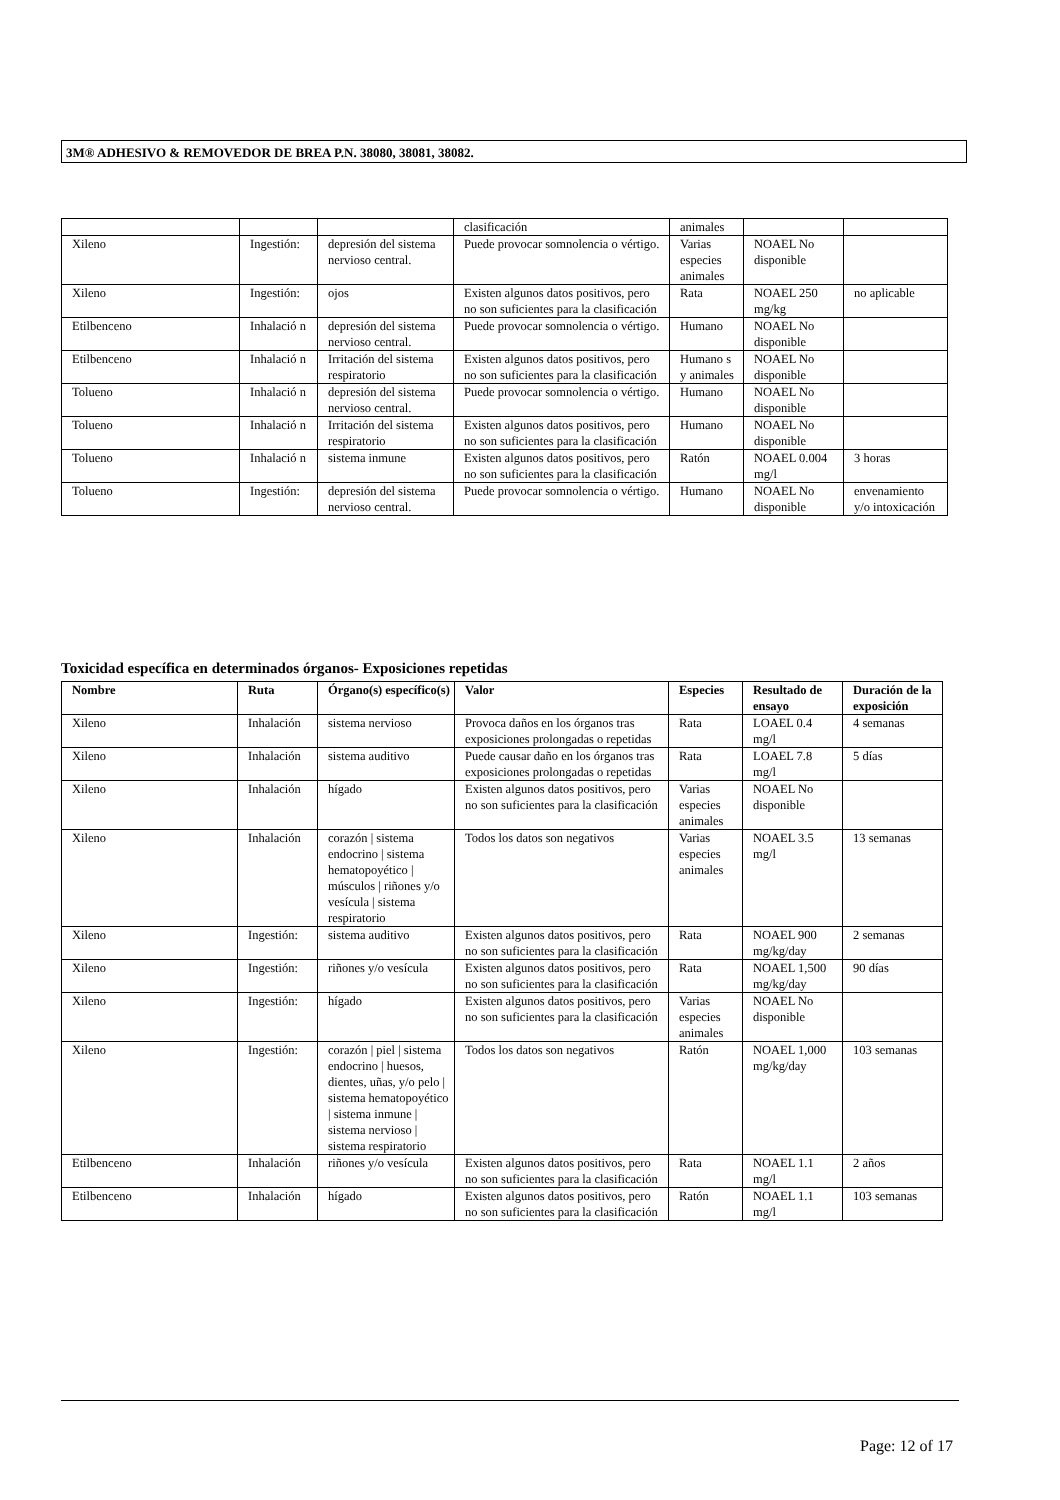3M® ADHESIVO & REMOVEDOR DE BREA P.N. 38080, 38081, 38082.
| | | | clasificación | animales | | |
| Xileno | Ingestión: | depresión del sistema nervioso central. | Puede provocar somnolencia o vértigo. | Varias especies animales | NOAEL No disponible | |
| Xileno | Ingestión: | ojos | Existen algunos datos positivos, pero no son suficientes para la clasificación | Rata | NOAEL 250 mg/kg | no aplicable |
| Etilbenceno | Inhalació n | depresión del sistema nervioso central. | Puede provocar somnolencia o vértigo. | Humano | NOAEL No disponible | |
| Etilbenceno | Inhalació n | Irritación del sistema respiratorio | Existen algunos datos positivos, pero no son suficientes para la clasificación | Humano s y animales | NOAEL No disponible | |
| Tolueno | Inhalació n | depresión del sistema nervioso central. | Puede provocar somnolencia o vértigo. | Humano | NOAEL No disponible | |
| Tolueno | Inhalació n | Irritación del sistema respiratorio | Existen algunos datos positivos, pero no son suficientes para la clasificación | Humano | NOAEL No disponible | |
| Tolueno | Inhalació n | sistema inmune | Existen algunos datos positivos, pero no son suficientes para la clasificación | Ratón | NOAEL 0.004 mg/l | 3 horas |
| Tolueno | Ingestión: | depresión del sistema nervioso central. | Puede provocar somnolencia o vértigo. | Humano | NOAEL No disponible | envenamiento y/o intoxicación |
Toxicidad específica en determinados órganos- Exposiciones repetidas
| Nombre | Ruta | Órgano(s) específico(s) | Valor | Especies | Resultado de ensayo | Duración de la exposición |
| --- | --- | --- | --- | --- | --- | --- |
| Xileno | Inhalación | sistema nervioso | Provoca daños en los órganos tras exposiciones prolongadas o repetidas | Rata | LOAEL 0.4 mg/l | 4 semanas |
| Xileno | Inhalación | sistema auditivo | Puede causar daño en los órganos tras exposiciones prolongadas o repetidas | Rata | LOAEL 7.8 mg/l | 5 días |
| Xileno | Inhalación | hígado | Existen algunos datos positivos, pero no son suficientes para la clasificación | Varias especies animales | NOAEL No disponible | |
| Xileno | Inhalación | corazón / sistema endocrino / sistema hematopoyético / músculos / riñones y/o vesícula / sistema respiratorio | Todos los datos son negativos | Varias especies animales | NOAEL 3.5 mg/l | 13 semanas |
| Xileno | Ingestión: | sistema auditivo | Existen algunos datos positivos, pero no son suficientes para la clasificación | Rata | NOAEL 900 mg/kg/day | 2 semanas |
| Xileno | Ingestión: | riñones y/o vesícula | Existen algunos datos positivos, pero no son suficientes para la clasificación | Rata | NOAEL 1,500 mg/kg/day | 90 días |
| Xileno | Ingestión: | hígado | Existen algunos datos positivos, pero no son suficientes para la clasificación | Varias especies animales | NOAEL No disponible | |
| Xileno | Ingestión: | corazón / piel / sistema endocrino / huesos, dientes, uñas, y/o pelo / sistema hematopoyético / sistema inmune / sistema nervioso / sistema respiratorio | Todos los datos son negativos | Ratón | NOAEL 1,000 mg/kg/day | 103 semanas |
| Etilbenceno | Inhalación | riñones y/o vesícula | Existen algunos datos positivos, pero no son suficientes para la clasificación | Rata | NOAEL 1.1 mg/l | 2 años |
| Etilbenceno | Inhalación | hígado | Existen algunos datos positivos, pero no son suficientes para la clasificación | Ratón | NOAEL 1.1 mg/l | 103 semanas |
Page: 12 of 17